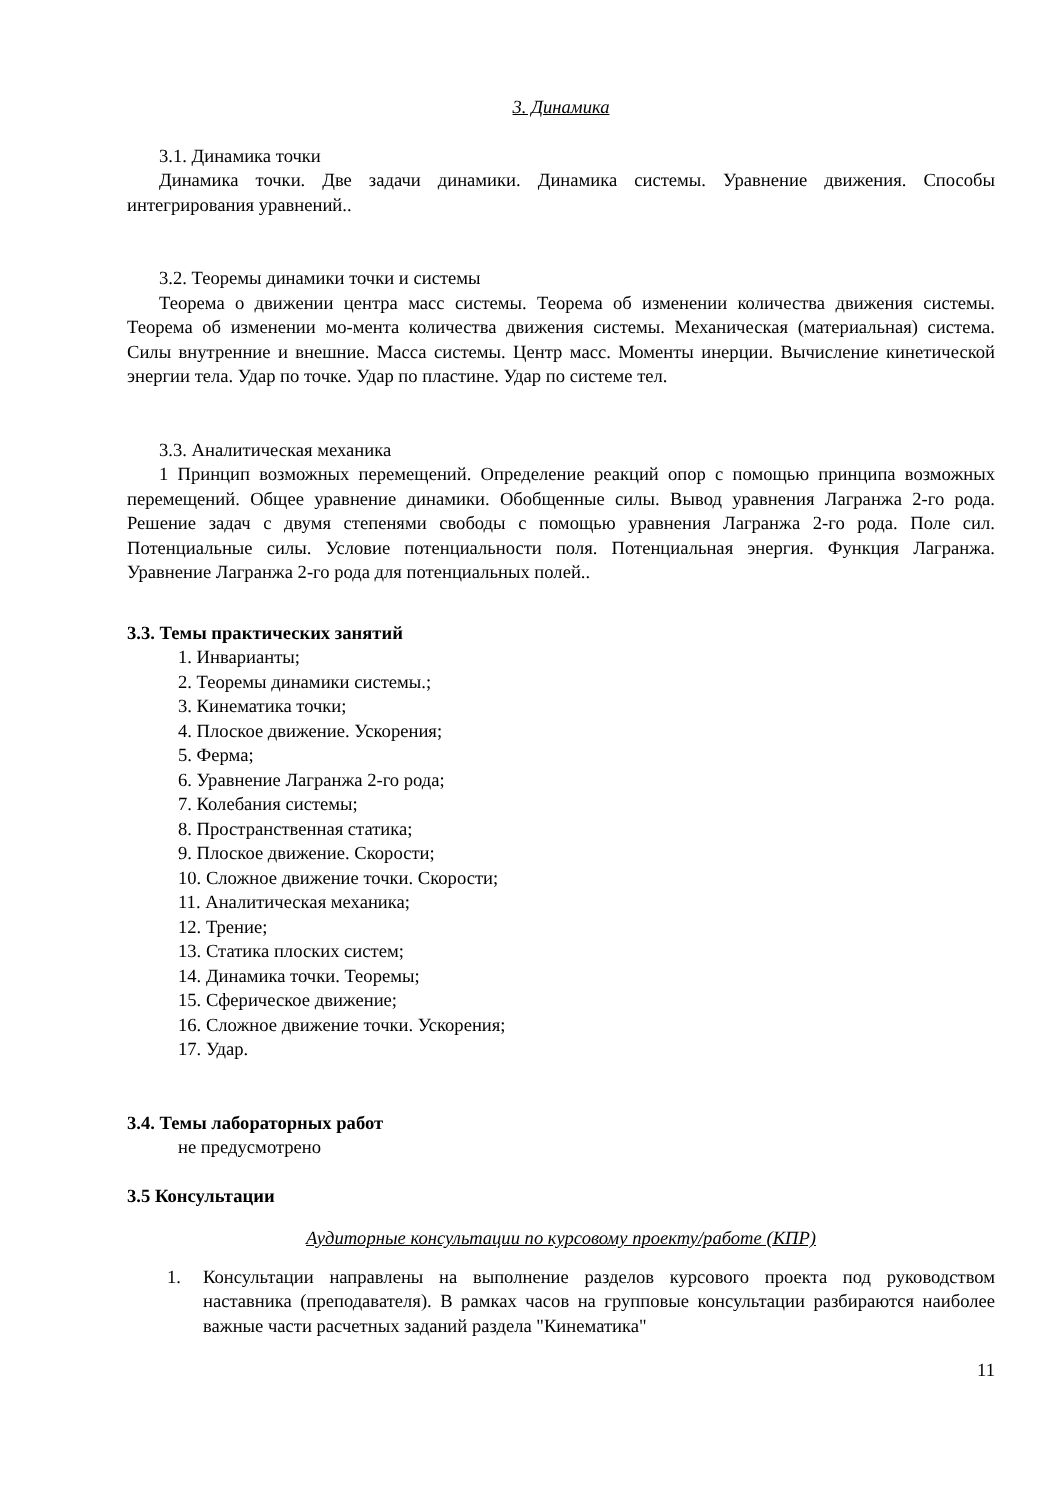3. Динамика
3.1. Динамика точки
Динамика точки. Две задачи динамики. Динамика системы. Уравнение движения. Способы интегрирования уравнений..
3.2. Теоремы динамики точки и системы
Теорема о движении центра масс системы. Теорема об изменении количества движения системы. Теорема об изменении мо-мента количества движения системы. Механическая (материальная) система. Силы внутренние и внешние. Масса системы. Центр масс. Моменты инерции. Вычисление кинетической энергии тела. Удар по точке. Удар по пластине. Удар по системе тел.
3.3. Аналитическая механика
1 Принцип возможных перемещений. Определение реакций опор с помощью принципа возможных перемещений. Общее уравнение динамики. Обобщенные силы. Вывод уравнения Лагранжа 2-го рода. Решение задач с двумя степенями свободы с помощью уравнения Лагранжа 2-го рода. Поле сил. Потенциальные силы. Условие потенциальности поля. Потенциальная энергия. Функция Лагранжа. Уравнение Лагранжа 2-го рода для потенциальных полей..
3.3. Темы практических занятий
1. Инварианты;
2. Теоремы динамики системы.;
3. Кинематика точки;
4. Плоское движение. Ускорения;
5. Ферма;
6. Уравнение Лагранжа 2-го рода;
7. Колебания системы;
8. Пространственная статика;
9. Плоское движение. Скорости;
10. Сложное движение точки. Скорости;
11. Аналитическая механика;
12. Трение;
13. Статика плоских систем;
14. Динамика точки. Теоремы;
15. Сферическое движение;
16. Сложное движение точки. Ускорения;
17. Удар.
3.4. Темы лабораторных работ
не предусмотрено
3.5 Консультации
Аудиторные консультации по курсовому проекту/работе (КПР)
1. Консультации направлены на выполнение разделов курсового проекта под руководством наставника (преподавателя). В рамках часов на групповые консультации разбираются наиболее важные части расчетных заданий раздела "Кинематика"
11